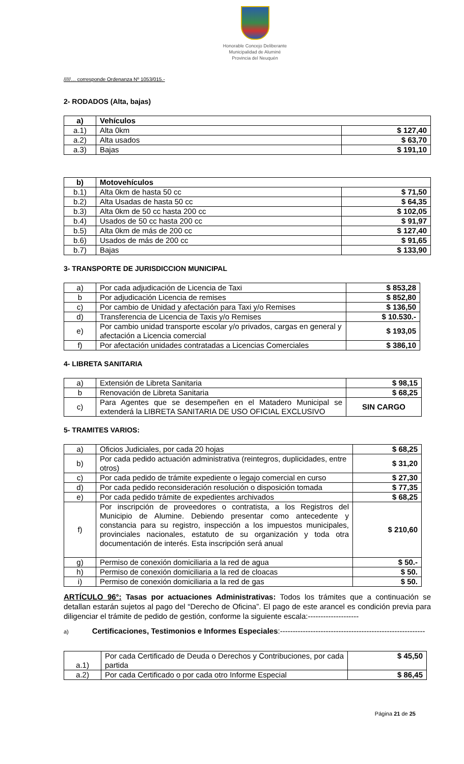Honorable Concejo Deliberante
Municipalidad de Aluminé
Provincia del Neuquén
/////… corresponde Ordenanza Nº 1053/015.-
2- RODADOS (Alta, bajas)
| a) | Vehículos | |
| a.1) | Alta 0km | $ 127,40 |
| a.2) | Alta usados | $ 63,70 |
| a.3) | Bajas | $ 191,10 |
| b) | Motovehículos | |
| b.1) | Alta 0km de hasta 50 cc | $ 71,50 |
| b.2) | Alta Usadas de hasta 50 cc | $ 64,35 |
| b.3) | Alta 0km de 50 cc hasta 200 cc | $ 102,05 |
| b.4) | Usados de 50 cc hasta 200 cc | $ 91,97 |
| b.5) | Alta 0km de más de 200 cc | $ 127,40 |
| b.6) | Usados de más de 200 cc | $ 91,65 |
| b.7) | Bajas | $ 133,90 |
3- TRANSPORTE DE JURISDICCION MUNICIPAL
| a) | Por cada adjudicación de Licencia de Taxi | $ 853,28 |
| b | Por adjudicación Licencia de remises | $ 852,80 |
| c) | Por cambio de Unidad y afectación para Taxi y/o Remises | $ 136,50 |
| d) | Transferencia de Licencia de Taxis y/o Remises | $ 10.530.- |
| e) | Por cambio unidad transporte escolar y/o privados, cargas en general y afectación a Licencia comercial | $ 193,05 |
| f) | Por afectación unidades contratadas a Licencias Comerciales | $ 386,10 |
4- LIBRETA SANITARIA
| a) | Extensión de Libreta Sanitaria | $ 98,15 |
| b | Renovación de Libreta Sanitaria | $ 68,25 |
| c) | Para Agentes que se desempeñen en el Matadero Municipal se extenderá la LIBRETA SANITARIA DE USO OFICIAL EXCLUSIVO | SIN CARGO |
5- TRAMITES VARIOS:
| a) | Oficios Judiciales, por cada 20 hojas | $ 68,25 |
| b) | Por cada pedido actuación administrativa (reintegros, duplicidades, entre otros) | $ 31,20 |
| c) | Por cada pedido de trámite expediente o legajo comercial en curso | $ 27,30 |
| d) | Por cada pedido reconsideración resolución o disposición tomada | $ 77,35 |
| e) | Por cada pedido trámite de expedientes archivados | $ 68,25 |
| f) | Por inscripción de proveedores o contratista, a los Registros del Municipio de Alumine. Debiendo presentar como antecedente y constancia para su registro, inspección a los impuestos municipales, provinciales nacionales, estatuto de su organización y toda otra documentación de interés. Esta inscripción será anual | $ 210,60 |
| g) | Permiso de conexión domiciliaria a la red de agua | $ 50.- |
| h) | Permiso de conexión domiciliaria a la red de cloacas | $ 50. |
| i) | Permiso de conexión domiciliaria a la red de gas | $ 50. |
ARTÍCULO 96°: Tasas por actuaciones Administrativas: Todos los trámites que a continuación se detallan estarán sujetos al pago del “Derecho de Oficina”. El pago de este arancel es condición previa para diligenciar el trámite de pedido de gestión, conforme la siguiente escala:--------------------
a) Certificaciones, Testimonios e Informes Especiales:---------------------------------------------------------
| a.1) | Por cada Certificado de Deuda o Derechos y Contribuciones, por cada partida | $ 45,50 |
| a.2) | Por cada Certificado o por cada otro Informe Especial | $ 86,45 |
Página 21 de 25